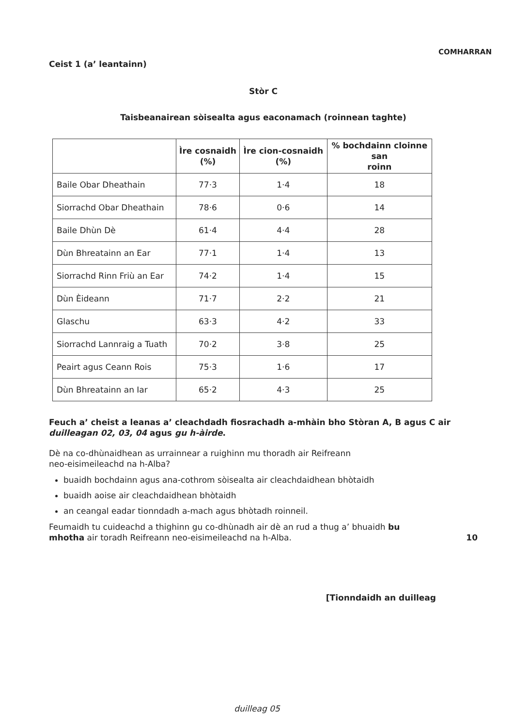COMHARRAN
Ceist 1 (a’ leantainn)
Stòr C
Taisbeanairean sòisealta agus eaconamach (roinnean taghte)
| | Ìre cosnaidh (%) | Ìre cion-cosnaidh (%) | % bochdainn cloinne san roinn |
| --- | --- | --- | --- |
| Baile Obar Dheathain | 77·3 | 1·4 | 18 |
| Siorrachd Obar Dheathain | 78·6 | 0·6 | 14 |
| Baile Dhùn Dè | 61·4 | 4·4 | 28 |
| Dùn Bhreatainn an Ear | 77·1 | 1·4 | 13 |
| Siorrachd Rinn Friù an Ear | 74·2 | 1·4 | 15 |
| Dùn Èideann | 71·7 | 2·2 | 21 |
| Glaschu | 63·3 | 4·2 | 33 |
| Siorrachd Lannraig a Tuath | 70·2 | 3·8 | 25 |
| Peairt agus Ceann Rois | 75·3 | 1·6 | 17 |
| Dùn Bhreatainn an Iar | 65·2 | 4·3 | 25 |
Feuch a’ cheist a leanas a’ cleachdadh fiosrachadh a-mhàin bho Stòran A, B agus C air duilleagan 02, 03, 04 agus gu h-àirde.
Dè na co-dhùnaidhean as urrainnear a ruighinn mu thoradh air Reifreann
neo-eisimeileachd na h-Alba?
buaidh bochdainn agus ana-cothrom sòisealta air cleachdaidhean bhòtaidh
buaidh aoise air cleachdaidhean bhòtaidh
an ceangal eadar tionndadh a-mach agus bhòtadh roinneil.
Feumaidh tu cuideachd a thighinn gu co-dhùnadh air dè an rud a thug a’ bhuaidh bu mhotha air toradh Reifreann neo-eisimeileachd na h-Alba.
10
[Tionndaidh an duilleag
duilleag 05